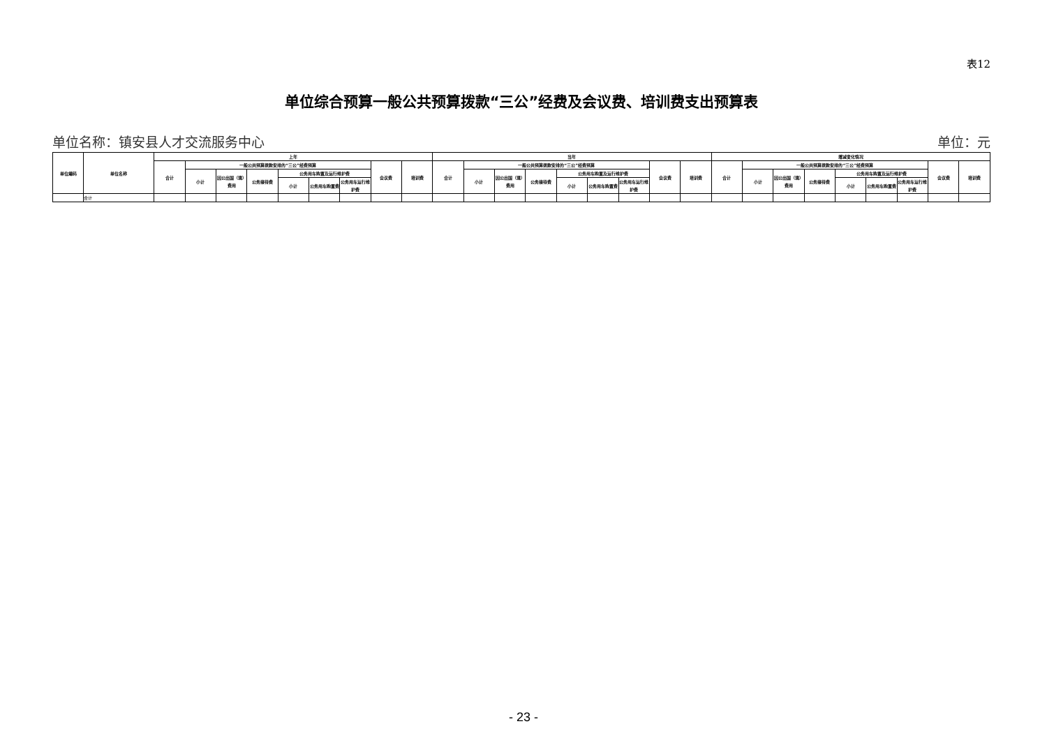表12
单位综合预算一般公共预算拨款“三公”经费及会议费、培训费支出预算表
单位名称：镇安县人才交流服务中心 单位：元
| 单位编码 | 单位名称 | 上年 | | | | | | | | | 当年 | | | | | | | | | 增减变化情况 | | | | | | | | |
| --- | --- | --- | --- | --- | --- | --- | --- | --- | --- | --- | --- | --- | --- | --- | --- | --- | --- | --- | --- | --- | --- | --- | --- | --- | --- | --- | --- | --- |
| | | 合计 | 一般公共预算拨款安排的“三公”经费预算 | | | | | | 会议费 | 培训费 | 合计 | 一般公共预算拨款安排的“三公”经费预算 | | | | | | 会议费 | 培训费 | 合计 | 一般公共预算拨款安排的“三公”经费预算 | | | | | | 会议费 | 培训费 |
| | | | 小计 | 因公出国（境）费用 | 公务接待费 | 公务用车购置及运行维护费 | | | | | | 小计 | 因公出国（境）费用 | 公务接待费 | 公务用车购置及运行维护费 | | | | | | 小计 | 因公出国（境）费用 | 公务接待费 | 公务用车购置及运行维护费 | | | | |
| | | | | | | 小计 | 公务用车购置费 | 公务用车运行维护费 | | | | | | | 小计 | 公务用车购置费 | 公务用车运行维护费 | | | | | | | 小计 | 公务用车购置费 | 公务用车运行维护费 | | |
| | 合计 | | | | | | | | | | | | | | | | | | | | | | | | | | | |
- 23 -